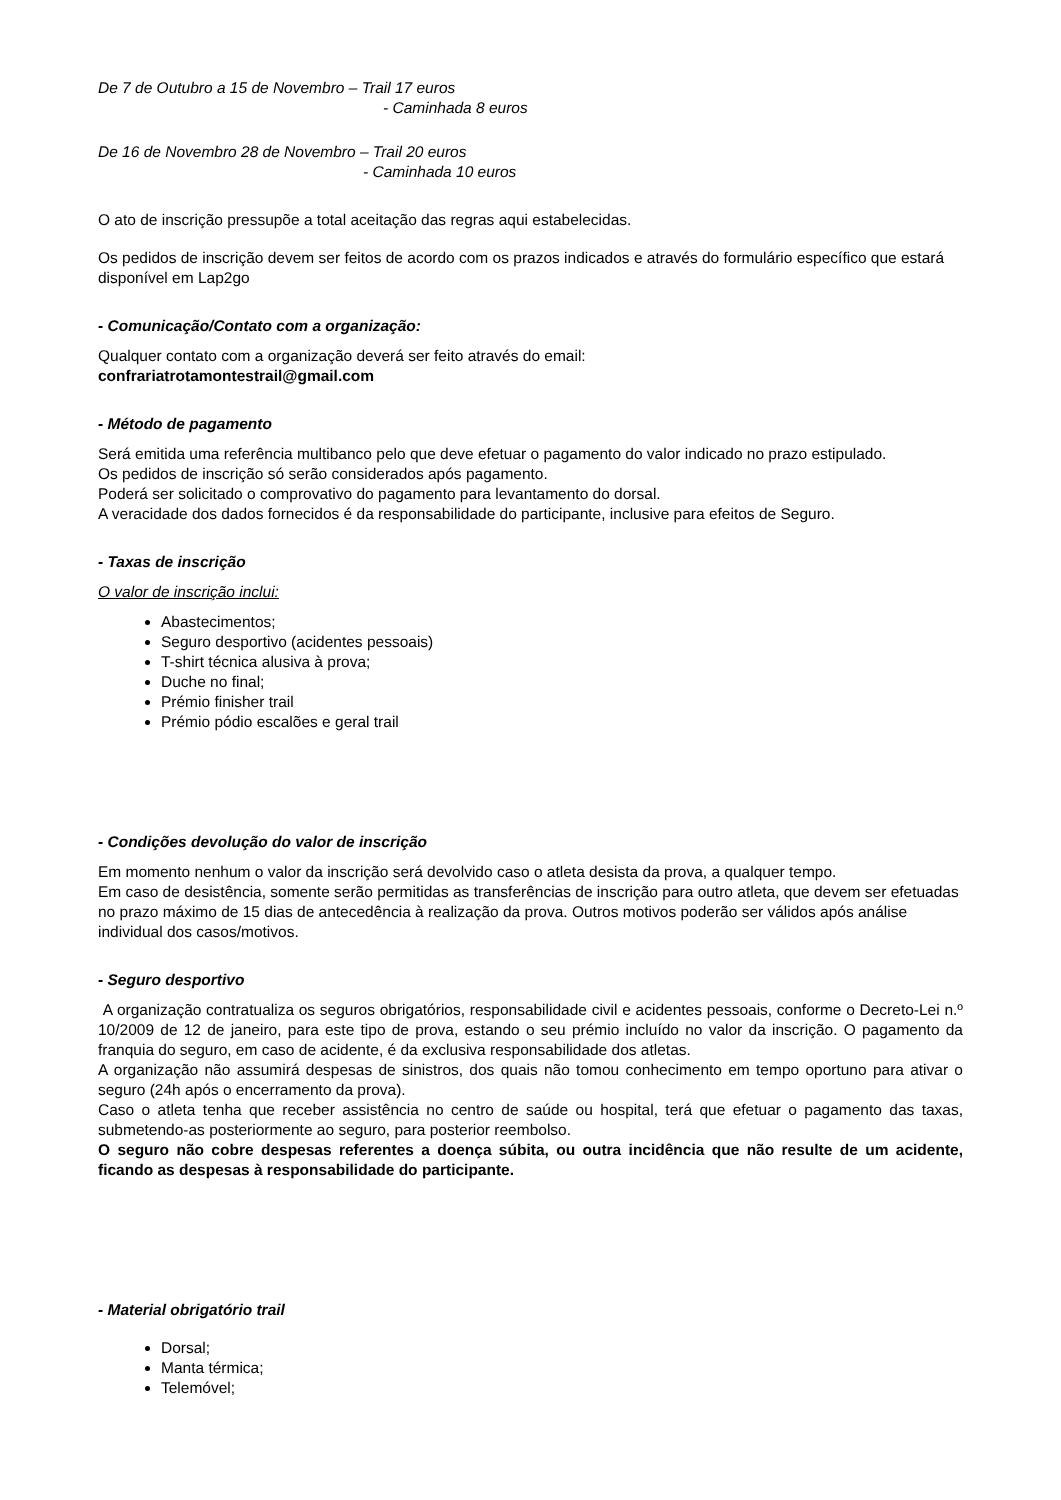De 7 de Outubro a 15 de Novembro – Trail 17 euros
- Caminhada 8 euros
De 16 de Novembro 28 de Novembro – Trail 20 euros
- Caminhada 10 euros
O ato de inscrição pressupõe a total aceitação das regras aqui estabelecidas.
Os pedidos de inscrição devem ser feitos de acordo com os prazos indicados e através do formulário específico que estará disponível em Lap2go
- Comunicação/Contato com a organização:
Qualquer contato com a organização deverá ser feito através do email:
confrariatrotamontestrail@gmail.com
- Método de pagamento
Será emitida uma referência multibanco pelo que deve efetuar o pagamento do valor indicado no prazo estipulado.
Os pedidos de inscrição só serão considerados após pagamento.
Poderá ser solicitado o comprovativo do pagamento para levantamento do dorsal.
A veracidade dos dados fornecidos é da responsabilidade do participante, inclusive para efeitos de Seguro.
- Taxas de inscrição
O valor de inscrição inclui:
Abastecimentos;
Seguro desportivo (acidentes pessoais)
T-shirt técnica alusiva à prova;
Duche no final;
Prémio finisher trail
Prémio pódio escalões e geral trail
- Condições devolução do valor de inscrição
Em momento nenhum o valor da inscrição será devolvido caso o atleta desista da prova, a qualquer tempo.
Em caso de desistência, somente serão permitidas as transferências de inscrição para outro atleta, que devem ser efetuadas no prazo máximo de 15 dias de antecedência à realização da prova. Outros motivos poderão ser válidos após análise individual dos casos/motivos.
- Seguro desportivo
A organização contratualiza os seguros obrigatórios, responsabilidade civil e acidentes pessoais, conforme o Decreto-Lei n.º 10/2009 de 12 de janeiro, para este tipo de prova, estando o seu prémio incluído no valor da inscrição. O pagamento da franquia do seguro, em caso de acidente, é da exclusiva responsabilidade dos atletas.
A organização não assumirá despesas de sinistros, dos quais não tomou conhecimento em tempo oportuno para ativar o seguro (24h após o encerramento da prova).
Caso o atleta tenha que receber assistência no centro de saúde ou hospital, terá que efetuar o pagamento das taxas, submetendo-as posteriormente ao seguro, para posterior reembolso.
O seguro não cobre despesas referentes a doença súbita, ou outra incidência que não resulte de um acidente, ficando as despesas à responsabilidade do participante.
- Material obrigatório trail
Dorsal;
Manta térmica;
Telemóvel;